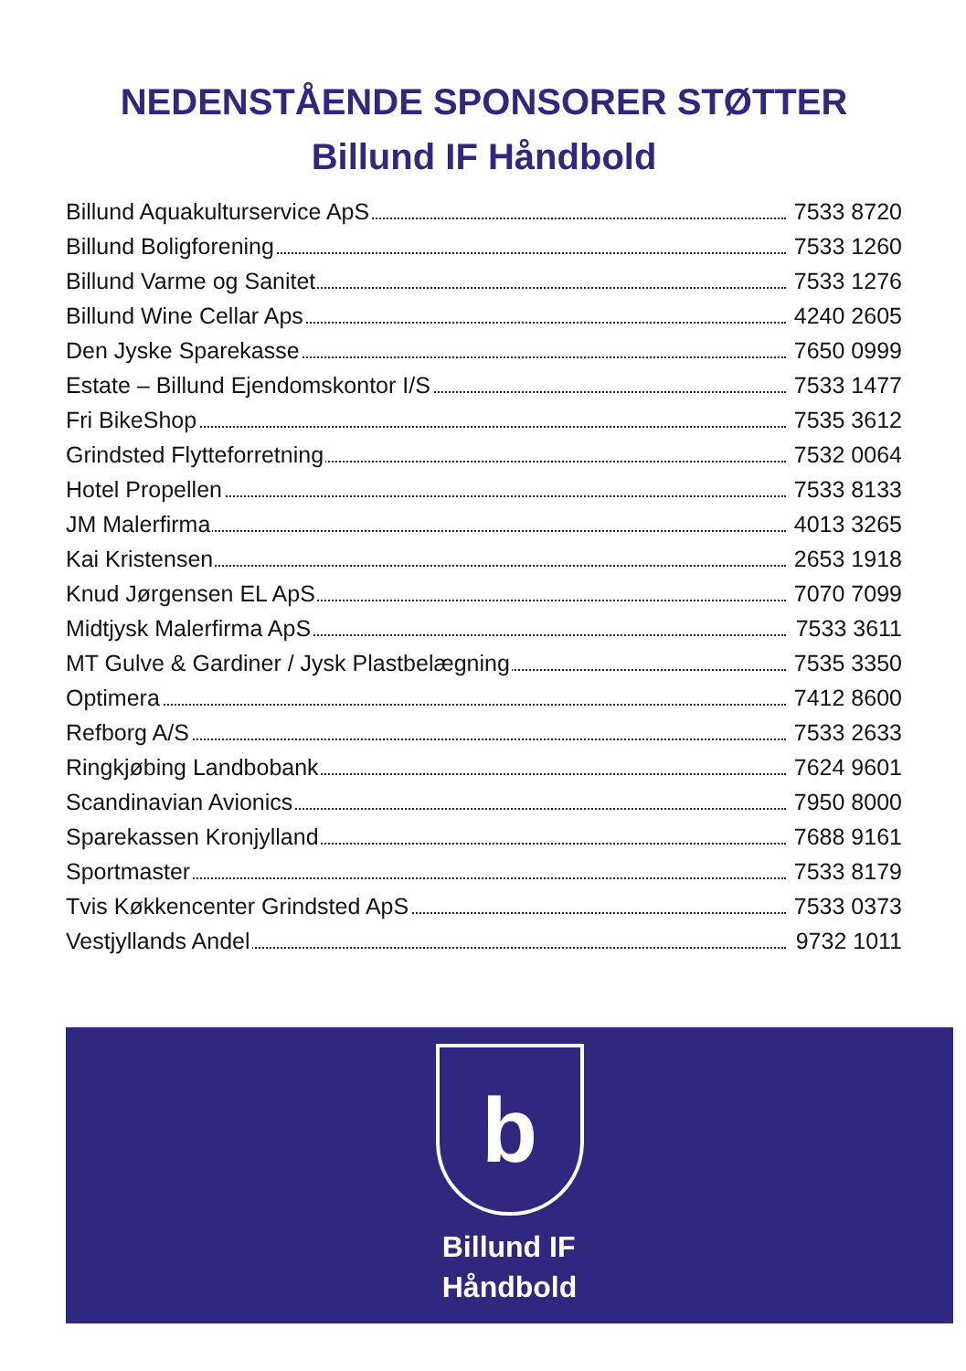NEDENSTÅENDE SPONSORER STØTTER
Billund IF Håndbold
| Billund Aquakulturservice ApS | 7533 8720 |
| Billund Boligforening | 7533 1260 |
| Billund Varme og Sanitet | 7533 1276 |
| Billund Wine Cellar Aps | 4240 2605 |
| Den Jyske Sparekasse | 7650 0999 |
| Estate – Billund Ejendomskontor I/S | 7533 1477 |
| Fri BikeShop | 7535 3612 |
| Grindsted Flytteforretning | 7532 0064 |
| Hotel Propellen | 7533 8133 |
| JM Malerfirma | 4013 3265 |
| Kai Kristensen | 2653 1918 |
| Knud Jørgensen EL ApS | 7070 7099 |
| Midtjysk Malerfirma ApS | 7533 3611 |
| MT Gulve & Gardiner / Jysk Plastbelægning | 7535 3350 |
| Optimera | 7412 8600 |
| Refborg A/S | 7533 2633 |
| Ringkjøbing Landbobank | 7624 9601 |
| Scandinavian Avionics | 7950 8000 |
| Sparekassen Kronjylland | 7688 9161 |
| Sportmaster | 7533 8179 |
| Tvis Køkkencenter Grindsted ApS | 7533 0373 |
| Vestjyllands Andel | 9732 1011 |
b
Billund IF
Håndbold